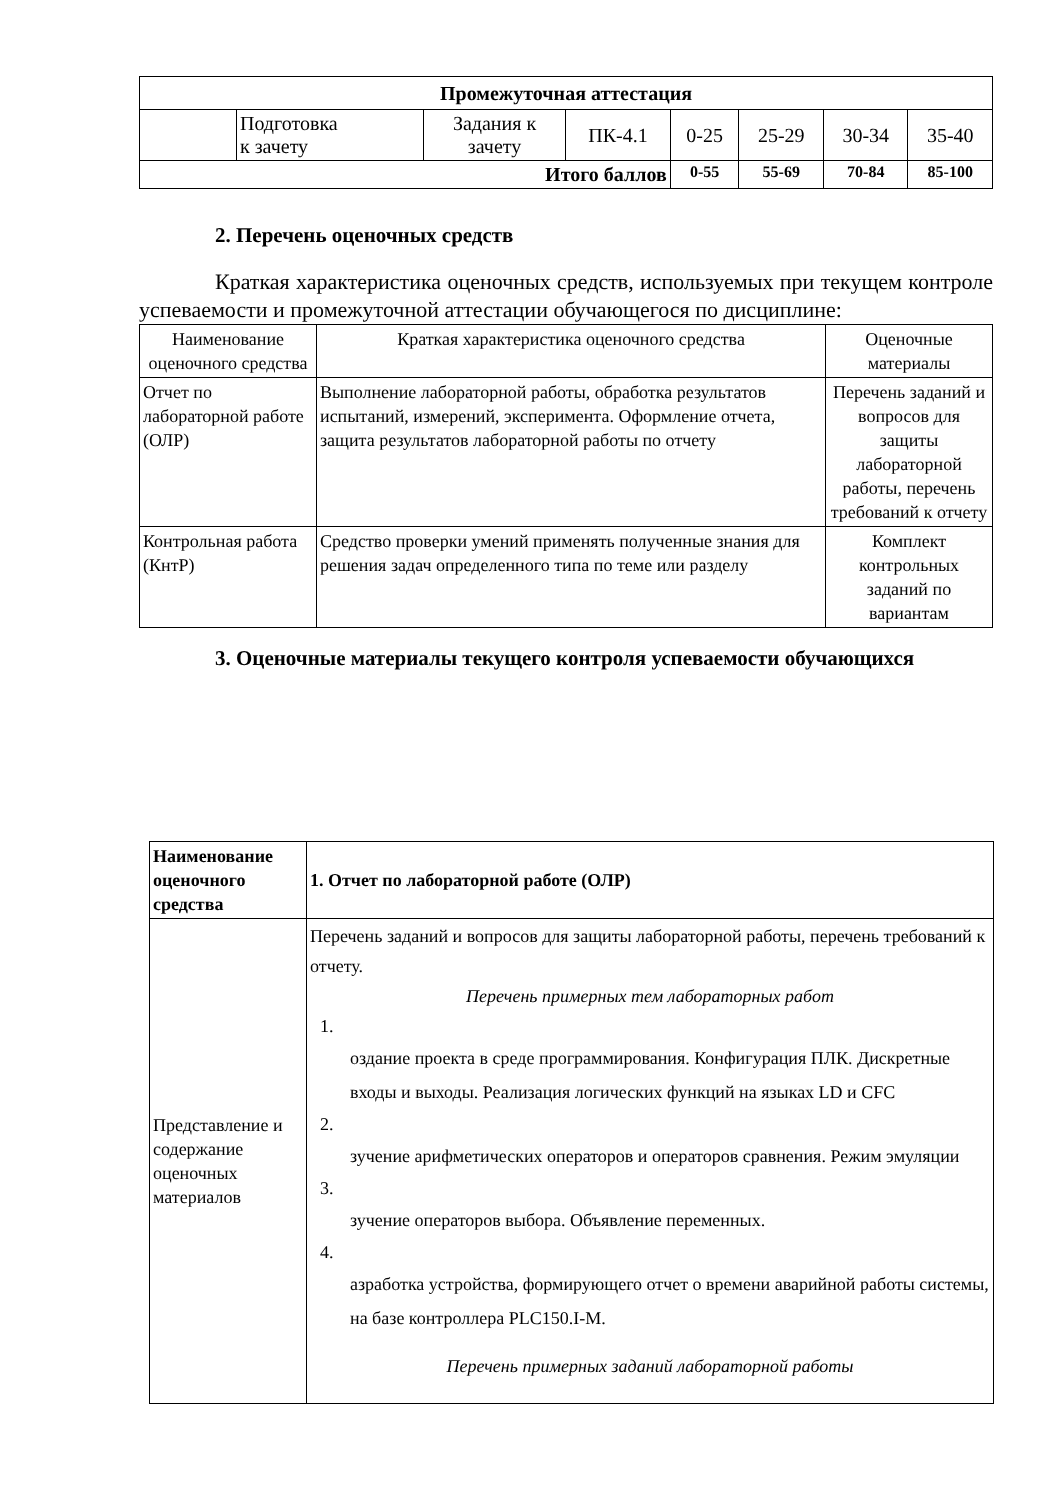| Промежуточная аттестация | | | | | | | |
| | Подготовка к зачету | Задания к зачету | ПК-4.1 | 0-25 | 25-29 | 30-34 | 35-40 |
| Итого баллов | | | | 0-55 | 55-69 | 70-84 | 85-100 |
2. Перечень оценочных средств
Краткая характеристика оценочных средств, используемых при текущем контроле успеваемости и промежуточной аттестации обучающегося по дисциплине:
| Наименование оценочного средства | Краткая характеристика оценочного средства | Оценочные материалы |
| Отчет по лабораторной работе (ОЛР) | Выполнение лабораторной работы, обработка результатов испытаний, измерений, эксперимента. Оформление отчета, защита результатов лабораторной работы по отчету | Перечень заданий и вопросов для защиты лабораторной работы, перечень требований к отчету |
| Контрольная работа (КнтР) | Средство проверки умений применять полученные знания для решения задач определенного типа по теме или разделу | Комплект контрольных заданий по вариантам |
3. Оценочные материалы текущего контроля успеваемости обучающихся
| Наименование оценочного средства | 1. Отчет по лабораторной работе (ОЛР) |
| Представление и содержание оценочных материалов | Перечень заданий и вопросов для защиты лабораторной работы, перечень требований к отчету. Перечень примерных тем лабораторных работ 1. оздание проекта в среде программирования. Конфигурация ПЛК. Дискретные входы и выходы. Реализация логических функций на языках LD и CFC 2. зучение арифметических операторов и операторов сравнения. Режим эмуляции 3. зучение операторов выбора. Объявление переменных. 4. азработка устройства, формирующего отчет о времени аварийной работы системы, на базе контроллера PLC150.I-M. Перечень примерных заданий лабораторной работы |